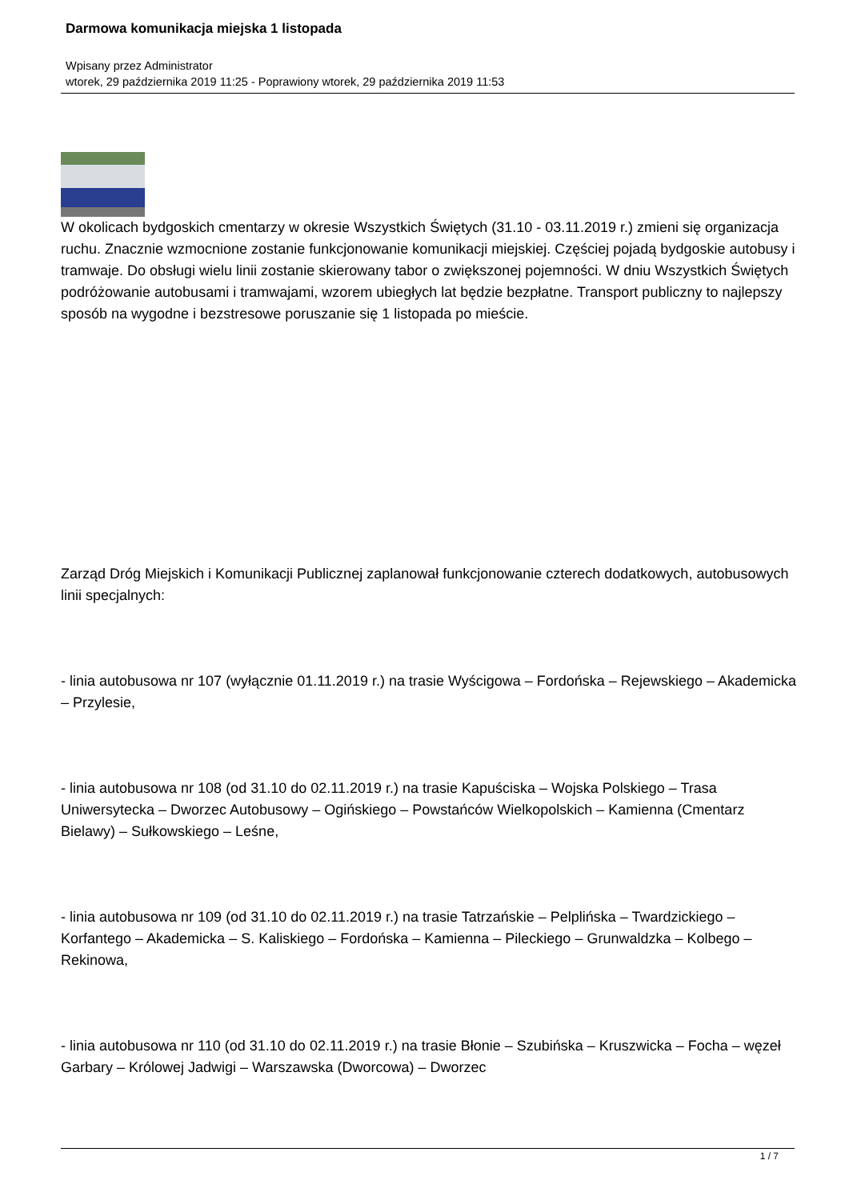Darmowa komunikacja miejska 1 listopada
Wpisany przez Administrator
wtorek, 29 października 2019 11:25 - Poprawiony wtorek, 29 października 2019 11:53
W okolicach bydgoskich cmentarzy w okresie Wszystkich Świętych (31.10 - 03.11.2019 r.) zmieni się organizacja ruchu. Znacznie wzmocnione zostanie funkcjonowanie komunikacji miejskiej. Częściej pojadą bydgoskie autobusy i tramwaje. Do obsługi wielu linii zostanie skierowany tabor o zwiększonej pojemności. W dniu Wszystkich Świętych podróżowanie autobusami i tramwajami, wzorem ubiegłych lat będzie bezpłatne. Transport publiczny to najlepszy sposób na wygodne i bezstresowe poruszanie się 1 listopada po mieście.
Zarząd Dróg Miejskich i Komunikacji Publicznej zaplanował funkcjonowanie czterech dodatkowych, autobusowych linii specjalnych:
- linia autobusowa nr 107 (wyłącznie 01.11.2019 r.) na trasie Wyścigowa – Fordońska – Rejewskiego – Akademicka – Przylesie,
- linia autobusowa nr 108 (od 31.10 do 02.11.2019 r.) na trasie Kapuściska – Wojska Polskiego – Trasa Uniwersytecka – Dworzec Autobusowy – Ogińskiego – Powstańców Wielkopolskich – Kamienna (Cmentarz Bielawy) – Sułkowskiego – Leśne,
- linia autobusowa nr 109 (od 31.10 do 02.11.2019 r.) na trasie Tatrzańskie – Pelplińska – Twardzickiego – Korfantego – Akademicka – S. Kaliskiego – Fordońska – Kamienna – Pileckiego – Grunwaldzka – Kolbego – Rekinowa,
- linia autobusowa nr 110 (od 31.10 do 02.11.2019 r.) na trasie Błonie – Szubińska – Kruszwicka – Focha – węzeł Garbary – Królowej Jadwigi – Warszawska (Dworcowa) – Dworzec
1 / 7